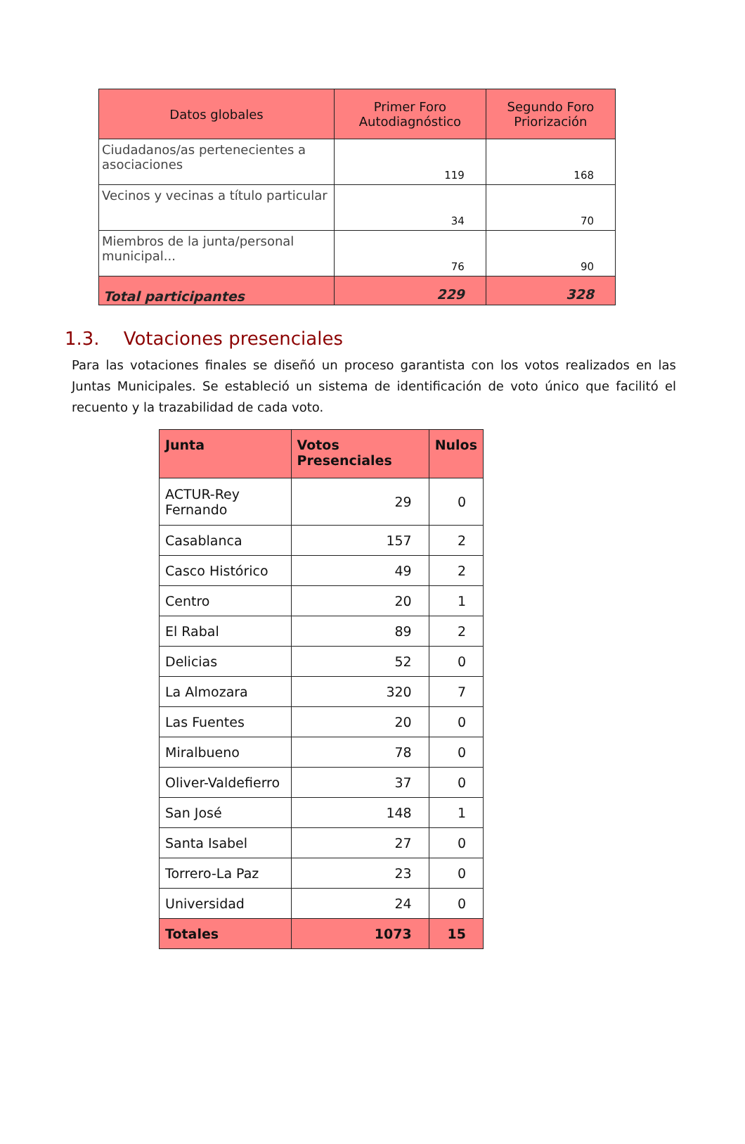| Datos globales | Primer Foro Autodiagnóstico | Segundo Foro Priorización |
| --- | --- | --- |
| Ciudadanos/as pertenecientes a asociaciones | 119 | 168 |
| Vecinos y vecinas a título particular | 34 | 70 |
| Miembros de la junta/personal municipal... | 76 | 90 |
| Total participantes | 229 | 328 |
1.3. Votaciones presenciales
Para las votaciones finales se diseñó un proceso garantista con los votos realizados en las Juntas Municipales. Se estableció un sistema de identificación de voto único que facilitó el recuento y la trazabilidad de cada voto.
| Junta | Votos Presenciales | Nulos |
| --- | --- | --- |
| ACTUR-Rey Fernando | 29 | 0 |
| Casablanca | 157 | 2 |
| Casco Histórico | 49 | 2 |
| Centro | 20 | 1 |
| El Rabal | 89 | 2 |
| Delicias | 52 | 0 |
| La Almozara | 320 | 7 |
| Las Fuentes | 20 | 0 |
| Miralbueno | 78 | 0 |
| Oliver-Valdefierro | 37 | 0 |
| San José | 148 | 1 |
| Santa Isabel | 27 | 0 |
| Torrero-La Paz | 23 | 0 |
| Universidad | 24 | 0 |
| Totales | 1073 | 15 |